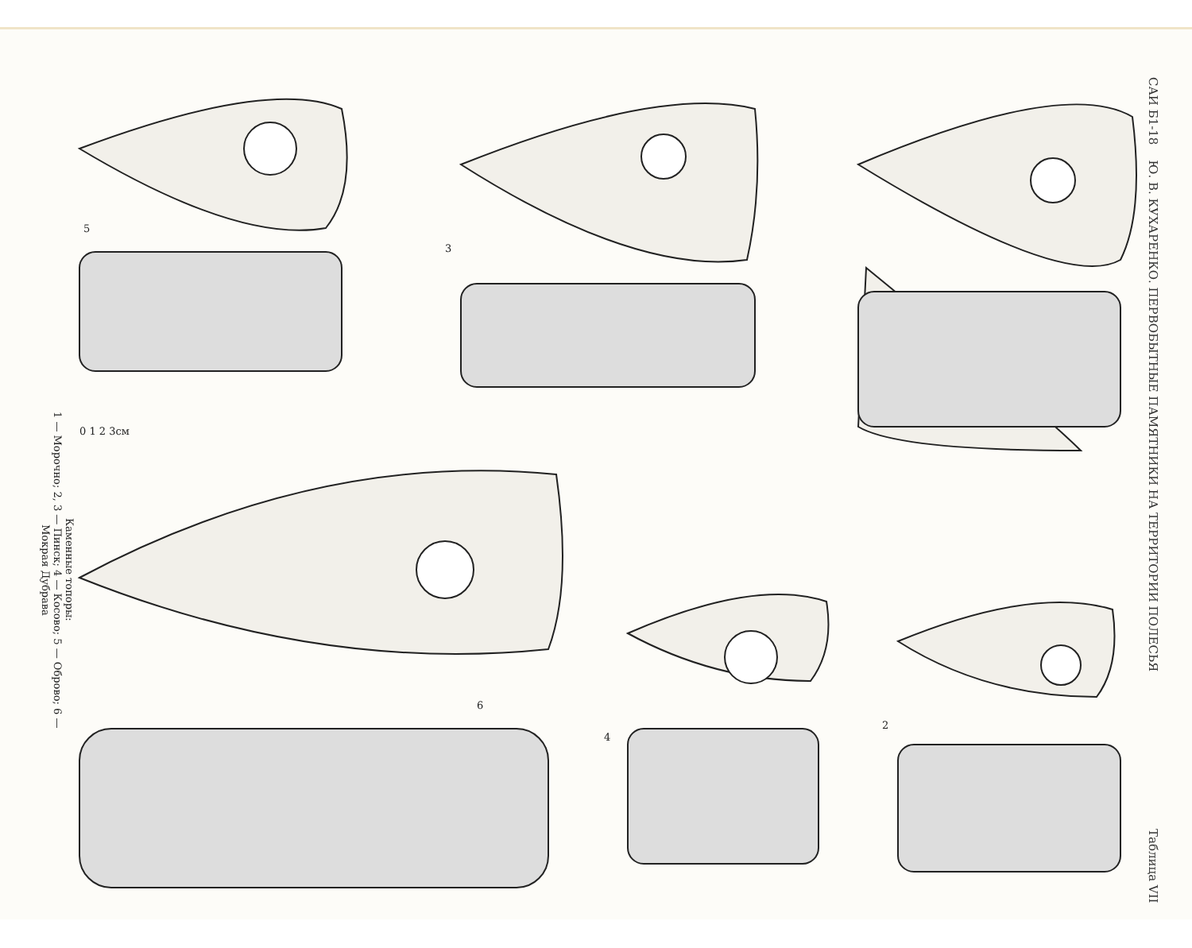САИ Б1-18 Ю. В. КУХАРЕНКО. ПЕРВОБЫТНЫЕ ПАМЯТНИКИ НА ТЕРРИТОРИИ ПОЛЕСЬЯ Таблица VII
Каменные топоры:
1 — Морочно; 2, 3 — Пинск; 4 — Косово; 5 — Оброво; 6 — Мокрая Дубрава
2
3
4
5
6
0 1 2 3см